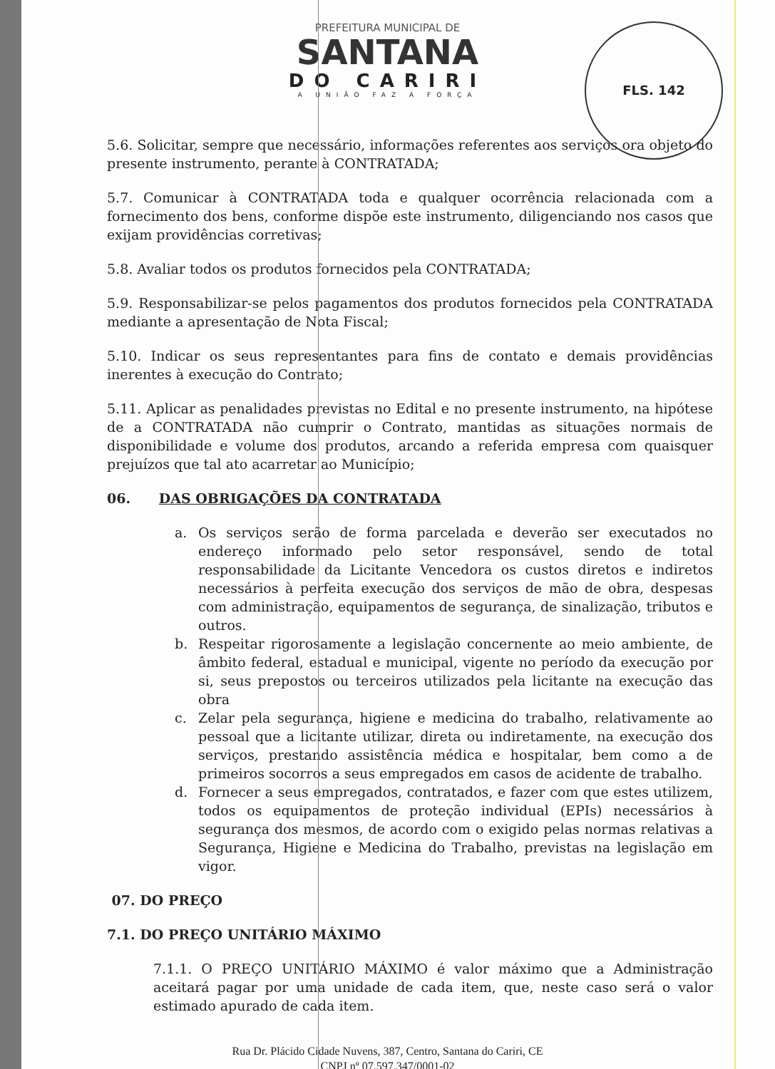FLS. 142
PREFEITURA MUNICIPAL DE
SANTANA
DO CARIRI
A UNIÃO FAZ A FORÇA
5.6. Solicitar, sempre que necessário, informações referentes aos serviços ora objeto do presente instrumento, perante à CONTRATADA;
5.7. Comunicar à CONTRATADA toda e qualquer ocorrência relacionada com a fornecimento dos bens, conforme dispõe este instrumento, diligenciando nos casos que exijam providências corretivas;
5.8. Avaliar todos os produtos fornecidos pela CONTRATADA;
5.9. Responsabilizar-se pelos pagamentos dos produtos fornecidos pela CONTRATADA mediante a apresentação de Nota Fiscal;
5.10. Indicar os seus representantes para fins de contato e demais providências inerentes à execução do Contrato;
5.11. Aplicar as penalidades previstas no Edital e no presente instrumento, na hipótese de a CONTRATADA não cumprir o Contrato, mantidas as situações normais de disponibilidade e volume dos produtos, arcando a referida empresa com quaisquer prejuízos que tal ato acarretar ao Município;
06. DAS OBRIGAÇÕES DA CONTRATADA
a. Os serviços serão de forma parcelada e deverão ser executados no endereço informado pelo setor responsável, sendo de total responsabilidade da Licitante Vencedora os custos diretos e indiretos necessários à perfeita execução dos serviços de mão de obra, despesas com administração, equipamentos de segurança, de sinalização, tributos e outros.
b. Respeitar rigorosamente a legislação concernente ao meio ambiente, de âmbito federal, estadual e municipal, vigente no período da execução por si, seus prepostos ou terceiros utilizados pela licitante na execução das obra
c. Zelar pela segurança, higiene e medicina do trabalho, relativamente ao pessoal que a licitante utilizar, direta ou indiretamente, na execução dos serviços, prestando assistência médica e hospitalar, bem como a de primeiros socorros a seus empregados em casos de acidente de trabalho.
d. Fornecer a seus empregados, contratados, e fazer com que estes utilizem, todos os equipamentos de proteção individual (EPIs) necessários à segurança dos mesmos, de acordo com o exigido pelas normas relativas a Segurança, Higiene e Medicina do Trabalho, previstas na legislação em vigor.
07. DO PREÇO
7.1. DO PREÇO UNITÁRIO MÁXIMO
7.1.1. O PREÇO UNITÁRIO MÁXIMO é valor máximo que a Administração aceitará pagar por uma unidade de cada item, que, neste caso será o valor estimado apurado de cada item.
Rua Dr. Plácido Cidade Nuvens, 387, Centro, Santana do Cariri, CE
CNPJ nº 07.597.347/0001-02